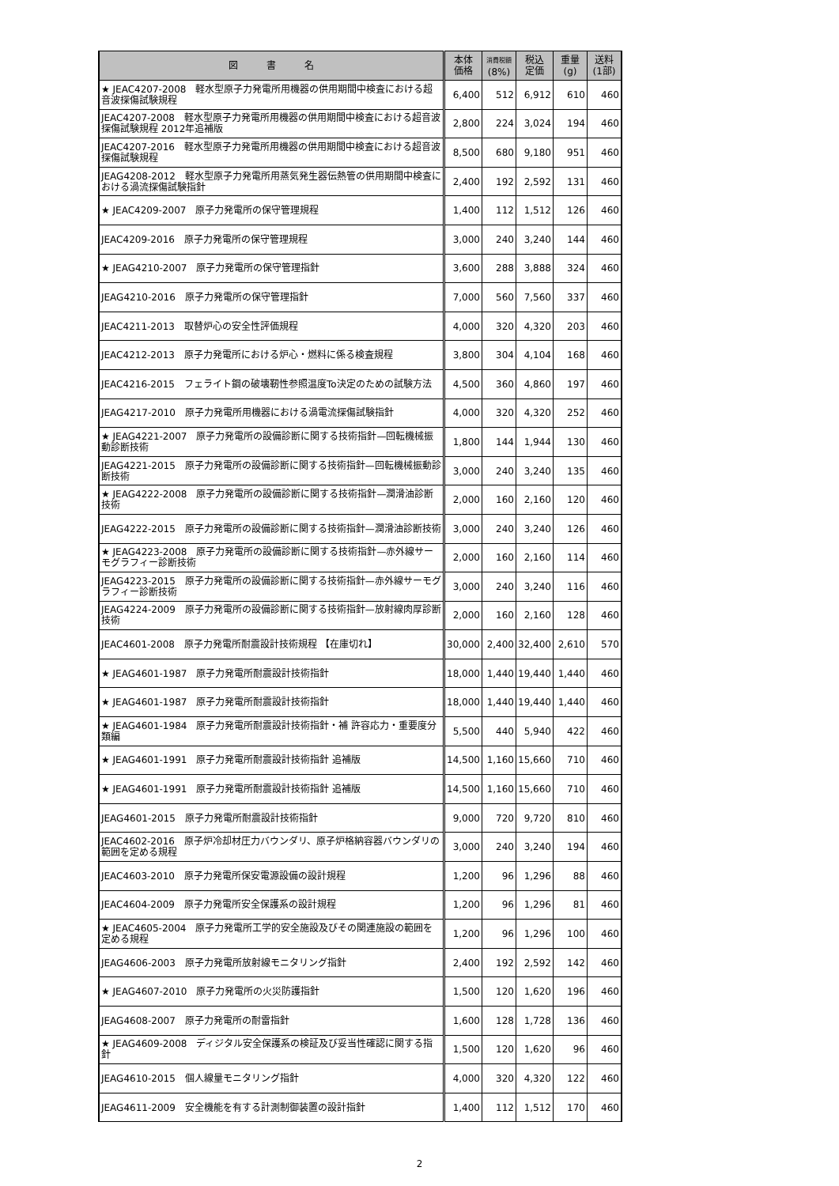| 図 書 名 | 本体 価格 | 消費税額 (8%) | 税込 定価 | 重量 (g) | 送料 (1部) |
| --- | --- | --- | --- | --- | --- |
| ★ JEAC4207-2008 軽水型原子力発電所用機器の供用期間中検査における超音波探傷試験規程 | 6,400 | 512 | 6,912 | 610 | 460 |
| JEAC4207-2008 軽水型原子力発電所用機器の供用期間中検査における超音波探傷試験規程 2012年追補版 | 2,800 | 224 | 3,024 | 194 | 460 |
| JEAC4207-2016 軽水型原子力発電所用機器の供用期間中検査における超音波探傷試験規程 | 8,500 | 680 | 9,180 | 951 | 460 |
| JEAG4208-2012 軽水型原子力発電所用蒸気発生器伝熱管の供用期間中検査における渦流探傷試験指針 | 2,400 | 192 | 2,592 | 131 | 460 |
| ★ JEAC4209-2007 原子力発電所の保守管理規程 | 1,400 | 112 | 1,512 | 126 | 460 |
| JEAC4209-2016 原子力発電所の保守管理規程 | 3,000 | 240 | 3,240 | 144 | 460 |
| ★ JEAG4210-2007 原子力発電所の保守管理指針 | 3,600 | 288 | 3,888 | 324 | 460 |
| JEAG4210-2016 原子力発電所の保守管理指針 | 7,000 | 560 | 7,560 | 337 | 460 |
| JEAC4211-2013 取替炉心の安全性評価規程 | 4,000 | 320 | 4,320 | 203 | 460 |
| JEAC4212-2013 原子力発電所における炉心・燃料に係る検査規程 | 3,800 | 304 | 4,104 | 168 | 460 |
| JEAC4216-2015 フェライト鋼の破壊靭性参照温度To決定のための試験方法 | 4,500 | 360 | 4,860 | 197 | 460 |
| JEAG4217-2010 原子力発電所用機器における渦電流探傷試験指針 | 4,000 | 320 | 4,320 | 252 | 460 |
| ★ JEAG4221-2007 原子力発電所の設備診断に関する技術指針—回転機械振動診断技術 | 1,800 | 144 | 1,944 | 130 | 460 |
| JEAG4221-2015 原子力発電所の設備診断に関する技術指針—回転機械振動診断技術 | 3,000 | 240 | 3,240 | 135 | 460 |
| ★ JEAG4222-2008 原子力発電所の設備診断に関する技術指針—潤滑油診断技術 | 2,000 | 160 | 2,160 | 120 | 460 |
| JEAG4222-2015 原子力発電所の設備診断に関する技術指針—潤滑油診断技術 | 3,000 | 240 | 3,240 | 126 | 460 |
| ★ JEAG4223-2008 原子力発電所の設備診断に関する技術指針—赤外線サーモグラフィー診断技術 | 2,000 | 160 | 2,160 | 114 | 460 |
| JEAG4223-2015 原子力発電所の設備診断に関する技術指針—赤外線サーモグラフィー診断技術 | 3,000 | 240 | 3,240 | 116 | 460 |
| JEAG4224-2009 原子力発電所の設備診断に関する技術指針—放射線肉厚診断技術 | 2,000 | 160 | 2,160 | 128 | 460 |
| JEAC4601-2008 原子力発電所耐震設計技術規程 【在庫切れ】 | 30,000 | 2,400 | 32,400 | 2,610 | 570 |
| ★ JEAG4601-1987 原子力発電所耐震設計技術指針 | 18,000 | 1,440 | 19,440 | 1,440 | 460 |
| ★ JEAG4601-1987 原子力発電所耐震設計技術指針 | 18,000 | 1,440 | 19,440 | 1,440 | 460 |
| ★ JEAG4601-1984 原子力発電所耐震設計技術指針・補 許容応力・重要度分類編 | 5,500 | 440 | 5,940 | 422 | 460 |
| ★ JEAG4601-1991 原子力発電所耐震設計技術指針 追補版 | 14,500 | 1,160 | 15,660 | 710 | 460 |
| ★ JEAG4601-1991 原子力発電所耐震設計技術指針 追補版 | 14,500 | 1,160 | 15,660 | 710 | 460 |
| JEAG4601-2015 原子力発電所耐震設計技術指針 | 9,000 | 720 | 9,720 | 810 | 460 |
| JEAC4602-2016 原子炉冷却材圧力バウンダリ、原子炉格納容器バウンダリの範囲を定める規程 | 3,000 | 240 | 3,240 | 194 | 460 |
| JEAC4603-2010 原子力発電所保安電源設備の設計規程 | 1,200 | 96 | 1,296 | 88 | 460 |
| JEAC4604-2009 原子力発電所安全保護系の設計規程 | 1,200 | 96 | 1,296 | 81 | 460 |
| ★ JEAC4605-2004 原子力発電所工学的安全施設及びその関連施設の範囲を定める規程 | 1,200 | 96 | 1,296 | 100 | 460 |
| JEAG4606-2003 原子力発電所放射線モニタリング指針 | 2,400 | 192 | 2,592 | 142 | 460 |
| ★ JEAG4607-2010 原子力発電所の火災防護指針 | 1,500 | 120 | 1,620 | 196 | 460 |
| JEAG4608-2007 原子力発電所の耐雷指針 | 1,600 | 128 | 1,728 | 136 | 460 |
| ★ JEAG4609-2008 ディジタル安全保護系の検証及び妥当性確認に関する指針 | 1,500 | 120 | 1,620 | 96 | 460 |
| JEAG4610-2015 個人線量モニタリング指針 | 4,000 | 320 | 4,320 | 122 | 460 |
| JEAG4611-2009 安全機能を有する計測制御装置の設計指針 | 1,400 | 112 | 1,512 | 170 | 460 |
2